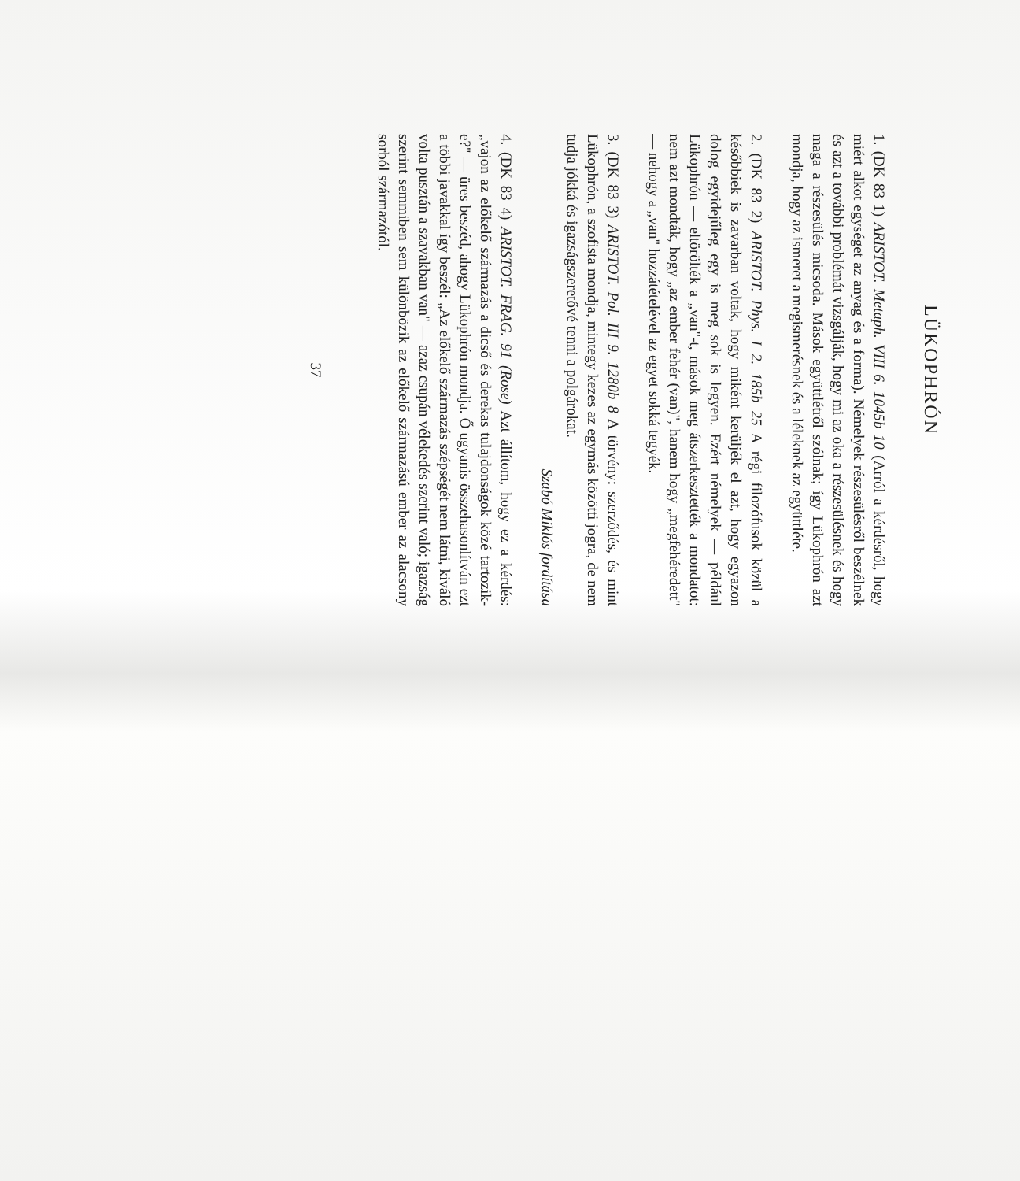LÜKOPHRÓN
1. (DK 83 1) ARISTOT. Metaph. VIII 6. 1045b 10 (Arról a kérdésről, hogy miért alkot egységet az anyag és a forma). Némelyek részesülésről beszélnek és azt a további problémát vizsgálják, hogy mi az oka a részesülésnek és hogy maga a részesülés micsoda. Mások együttlétről szólnak; így Lükophrón azt mondja, hogy az ismeret a megismerésnek és a léleknek az együttléte.
2. (DK 83 2) ARISTOT. Phys. I 2. 185b 25 A régi filozófusok közül a későbbiek is zavarban voltak, hogy miként kerüljék el azt, hogy egyazon dolog egyidejűleg egy is meg sok is legyen. Ezért némelyek — például Lükophrón — eltörölték a „van"-t, mások meg átszerkesztették a mondatot: nem azt mondták, hogy „az ember fehér (van)", hanem hogy „megfehéredett" — nehogy a „van" hozzátételével az egyet sokká tegyék.
3. (DK 83 3) ARISTOT. Pol. III 9. 1280b 8 A törvény: szerződés, és mint Lükophrón, a szofista mondja, mintegy kezes az egymás közötti jogra, de nem tudja jókká és igazságszeretővé tenni a polgárokat.
Szabó Miklós fordítása
4. (DK 83 4) ARISTOT. FRAG. 91 (Rose) Azt állítom, hogy ez a kérdés: „vajon az előkelő származás a dicső és derekas tulajdonságok közé tartozik-e?" — üres beszéd, ahogy Lükophrón mondja. Ő ugyanis összehasonlítván ezt a többi javakkal így beszél: „Az előkelő származás szépségét nem látni, kiváló volta pusztán a szavakban van" — azaz csupán vélekedés szerint való; igazság szerint semmiben sem különbözik az előkelő származású ember az alacsony sorból származótól.
37